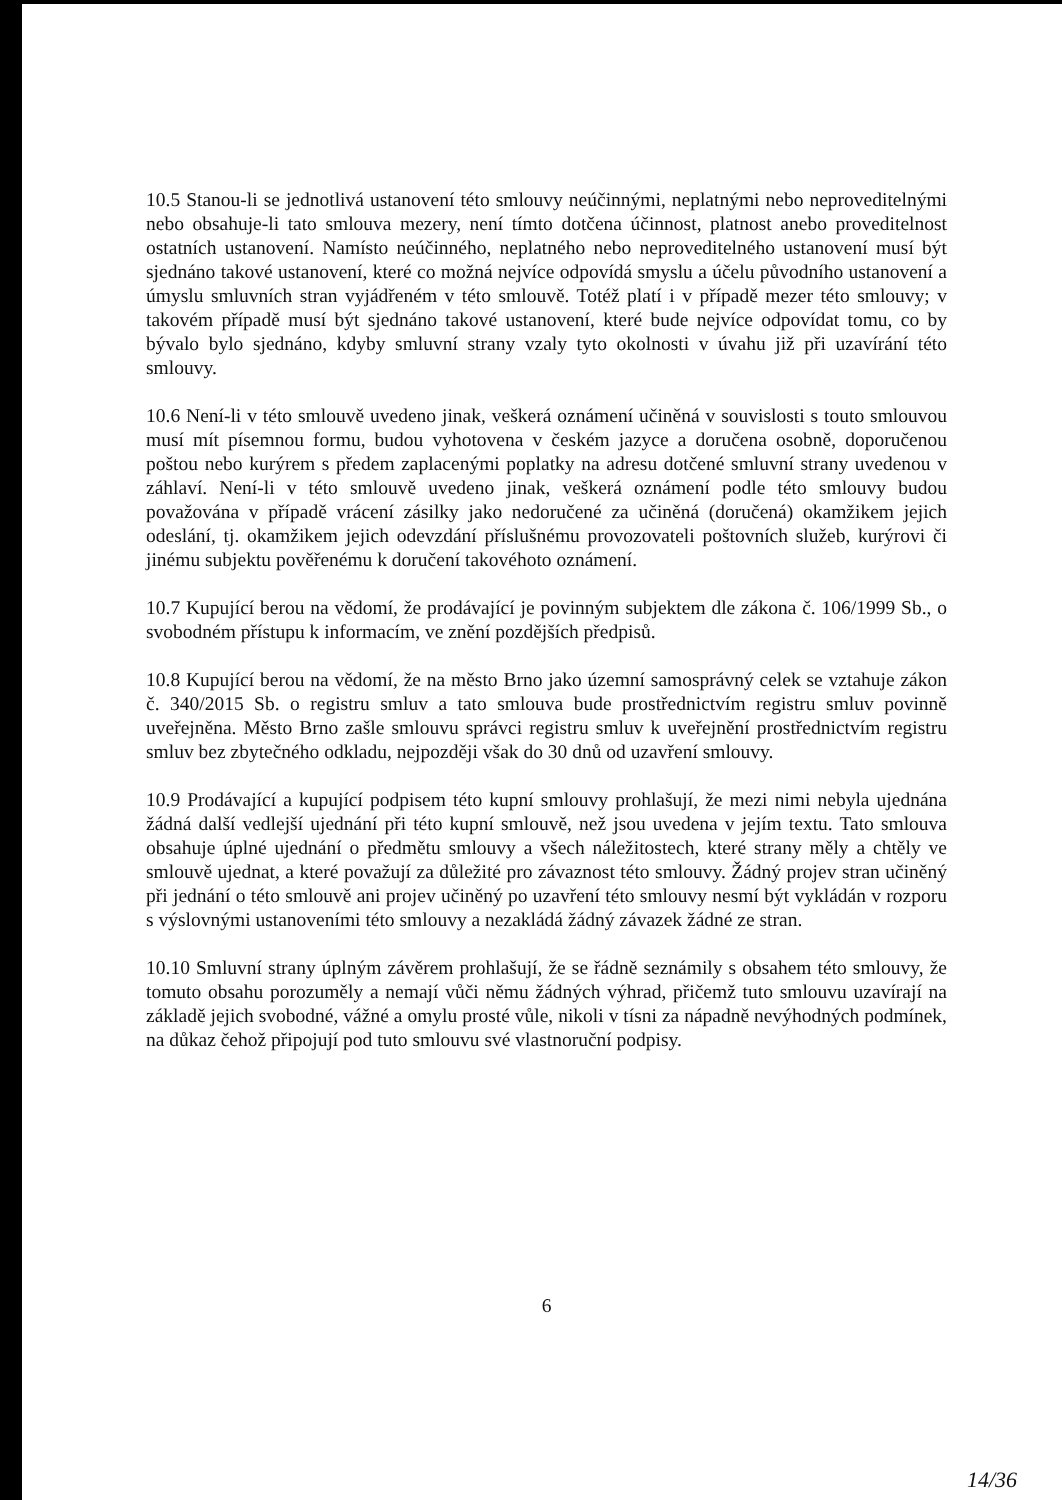10.5 Stanou-li se jednotlivá ustanovení této smlouvy neúčinnými, neplatnými nebo neproveditelnými nebo obsahuje-li tato smlouva mezery, není tímto dotčena účinnost, platnost anebo proveditelnost ostatních ustanovení. Namísto neúčinného, neplatného nebo neproveditelného ustanovení musí být sjednáno takové ustanovení, které co možná nejvíce odpovídá smyslu a účelu původního ustanovení a úmyslu smluvních stran vyjádřeném v této smlouvě. Totéž platí i v případě mezer této smlouvy; v takovém případě musí být sjednáno takové ustanovení, které bude nejvíce odpovídat tomu, co by bývalo bylo sjednáno, kdyby smluvní strany vzaly tyto okolnosti v úvahu již při uzavírání této smlouvy.
10.6 Není-li v této smlouvě uvedeno jinak, veškerá oznámení učiněná v souvislosti s touto smlouvou musí mít písemnou formu, budou vyhotovena v českém jazyce a doručena osobně, doporučenou poštou nebo kurýrem s předem zaplacenými poplatky na adresu dotčené smluvní strany uvedenou v záhlaví. Není-li v této smlouvě uvedeno jinak, veškerá oznámení podle této smlouvy budou považována v případě vrácení zásilky jako nedoručené za učiněná (doručená) okamžikem jejich odeslání, tj. okamžikem jejich odevzdání příslušnému provozovateli poštovních služeb, kurýrovi či jinému subjektu pověřenému k doručení takovéhoto oznámení.
10.7 Kupující berou na vědomí, že prodávající je povinným subjektem dle zákona č. 106/1999 Sb., o svobodném přístupu k informacím, ve znění pozdějších předpisů.
10.8 Kupující berou na vědomí, že na město Brno jako územní samosprávný celek se vztahuje zákon č. 340/2015 Sb. o registru smluv a tato smlouva bude prostřednictvím registru smluv povinně uveřejněna. Město Brno zašle smlouvu správci registru smluv k uveřejnění prostřednictvím registru smluv bez zbytečného odkladu, nejpozději však do 30 dnů od uzavření smlouvy.
10.9 Prodávající a kupující podpisem této kupní smlouvy prohlašují, že mezi nimi nebyla ujednána žádná další vedlejší ujednání při této kupní smlouvě, než jsou uvedena v jejím textu. Tato smlouva obsahuje úplné ujednání o předmětu smlouvy a všech náležitostech, které strany měly a chtěly ve smlouvě ujednat, a které považují za důležité pro závaznost této smlouvy. Žádný projev stran učiněný při jednání o této smlouvě ani projev učiněný po uzavření této smlouvy nesmí být vykládán v rozporu s výslovnými ustanoveními této smlouvy a nezakládá žádný závazek žádné ze stran.
10.10 Smluvní strany úplným závěrem prohlašují, že se řádně seznámily s obsahem této smlouvy, že tomuto obsahu porozuměly a nemají vůči němu žádných výhrad, přičemž tuto smlouvu uzavírají na základě jejich svobodné, vážné a omylu prosté vůle, nikoli v tísni za nápadně nevýhodných podmínek, na důkaz čehož připojují pod tuto smlouvu své vlastnoruční podpisy.
6
14/36